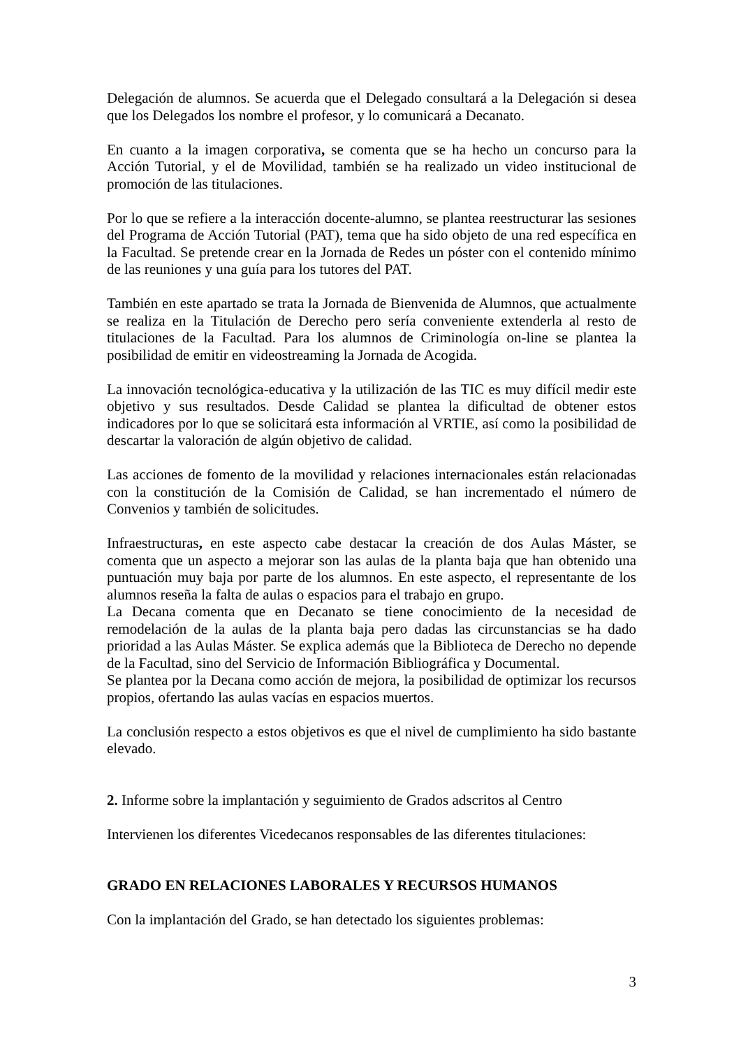Delegación de alumnos. Se acuerda que el Delegado consultará a la Delegación si desea que los Delegados los nombre el profesor, y lo comunicará a Decanato.
En cuanto a la imagen corporativa, se comenta que se ha hecho un concurso para la Acción Tutorial, y el de Movilidad, también se ha realizado un video institucional de promoción de las titulaciones.
Por lo que se refiere a la interacción docente-alumno, se plantea reestructurar las sesiones del Programa de Acción Tutorial (PAT), tema que ha sido objeto de una red específica en la Facultad. Se pretende crear en la Jornada de Redes un póster con el contenido mínimo de las reuniones y una guía para los tutores del PAT.
También en este apartado se trata la Jornada de Bienvenida de Alumnos, que actualmente se realiza en la Titulación de Derecho pero sería conveniente extenderla al resto de titulaciones de la Facultad. Para los alumnos de Criminología on-line se plantea la posibilidad de emitir en videostreaming la Jornada de Acogida.
La innovación tecnológica-educativa y la utilización de las TIC es muy difícil medir este objetivo y sus resultados. Desde Calidad se plantea la dificultad de obtener estos indicadores por lo que se solicitará esta información al VRTIE, así como la posibilidad de descartar la valoración de algún objetivo de calidad.
Las acciones de fomento de la movilidad y relaciones internacionales están relacionadas con la constitución de la Comisión de Calidad, se han incrementado el número de Convenios y también de solicitudes.
Infraestructuras, en este aspecto cabe destacar la creación de dos Aulas Máster, se comenta que un aspecto a mejorar son las aulas de la planta baja que han obtenido una puntuación muy baja por parte de los alumnos. En este aspecto, el representante de los alumnos reseña la falta de aulas o espacios para el trabajo en grupo.
La Decana comenta que en Decanato se tiene conocimiento de la necesidad de remodelación de la aulas de la planta baja pero dadas las circunstancias se ha dado prioridad a las Aulas Máster. Se explica además que la Biblioteca de Derecho no depende de la Facultad, sino del Servicio de Información Bibliográfica y Documental.
Se plantea por la Decana como acción de mejora, la posibilidad de optimizar los recursos propios, ofertando las aulas vacías en espacios muertos.
La conclusión respecto a estos objetivos es que el nivel de cumplimiento ha sido bastante elevado.
2. Informe sobre la implantación y seguimiento de Grados adscritos al Centro
Intervienen los diferentes Vicedecanos responsables de las diferentes titulaciones:
GRADO EN RELACIONES LABORALES Y RECURSOS HUMANOS
Con la implantación del Grado, se han detectado los siguientes problemas:
3